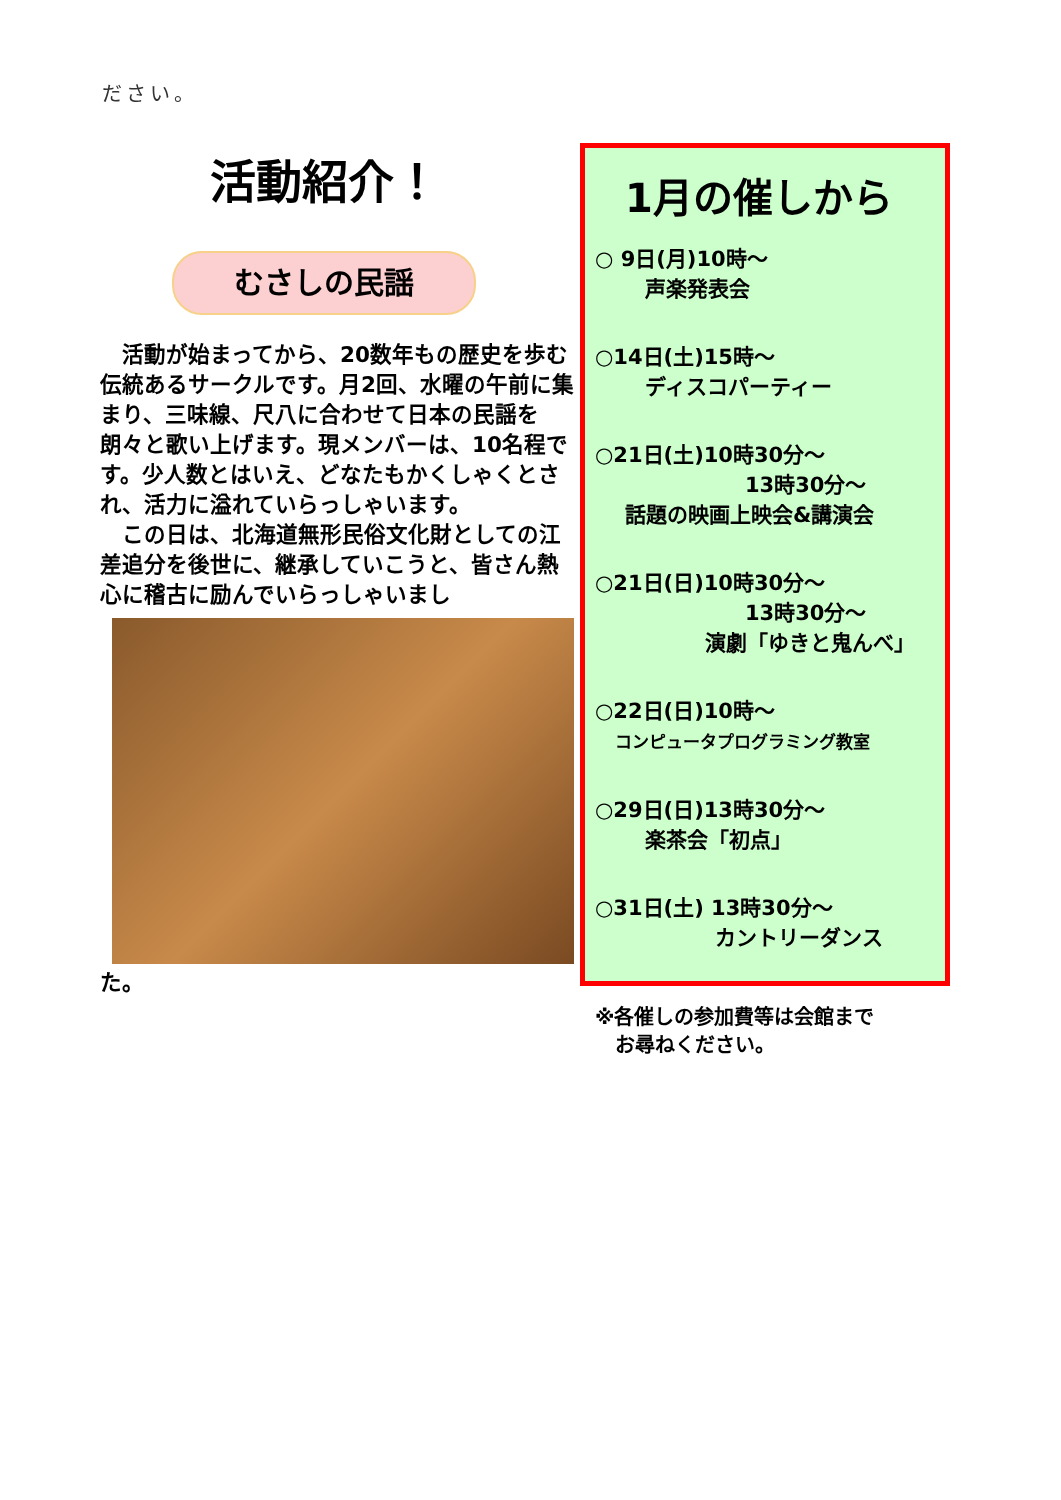ださい。
活動紹介！
むさしの民謡
　活動が始まってから、20数年もの歴史を歩む伝統あるサークルです。月2回、水曜の午前に集まり、三味線、尺八に合わせて日本の民謡を朗々と歌い上げます。現メンバーは、10名程です。少人数とはいえ、どなたもかくしゃくとされ、活力に溢れていらっしゃいます。
　この日は、北海道無形民俗文化財としての江差追分を後世に、継承していこうと、皆さん熱心に稽古に励んでいらっしゃいまし
た。
1月の催しから
○ 9日(月)10時～
声楽発表会
○14日(土)15時～
ディスコパーティー
○21日(土)10時30分～
13時30分～
話題の映画上映会&講演会
○21日(日)10時30分～
13時30分～
演劇「ゆきと鬼んべ」
○22日(日)10時～
コンピュータプログラミング教室
○29日(日)13時30分～
楽茶会「初点」
○31日(土) 13時30分～
カントリーダンス
※各催しの参加費等は会館まで
　お尋ねください。